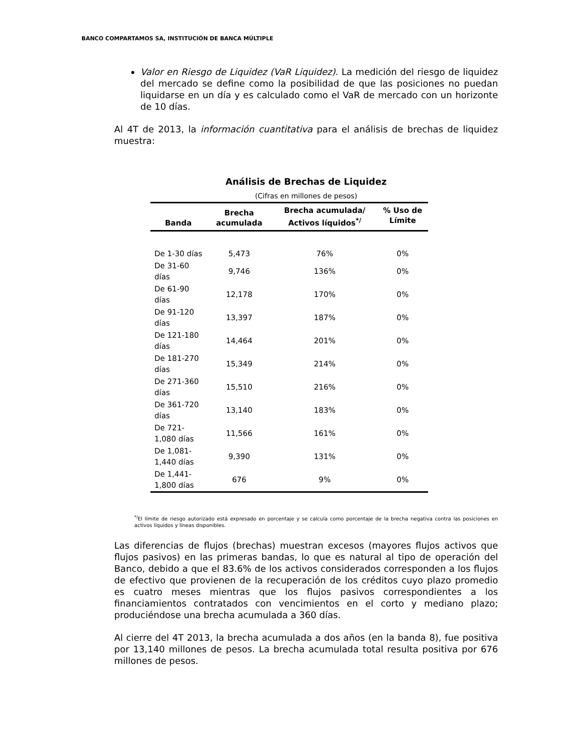BANCO COMPARTAMOS SA, INSTITUCIÓN DE BANCA MÚLTIPLE
Valor en Riesgo de Liquidez (VaR Liquidez). La medición del riesgo de liquidez del mercado se define como la posibilidad de que las posiciones no puedan liquidarse en un día y es calculado como el VaR de mercado con un horizonte de 10 días.
Al 4T de 2013, la información cuantitativa para el análisis de brechas de liquidez muestra:
Análisis de Brechas de Liquidez
(Cifras en millones de pesos)
| Banda | Brecha acumulada | Brecha acumulada/ Activos líquidos<sup>*/</sup> | % Uso de Límite |
| --- | --- | --- | --- |
| De 1-30 días | 5,473 | 76% | 0% |
| De 31-60 días | 9,746 | 136% | 0% |
| De 61-90 días | 12,178 | 170% | 0% |
| De 91-120 días | 13,397 | 187% | 0% |
| De 121-180 días | 14,464 | 201% | 0% |
| De 181-270 días | 15,349 | 214% | 0% |
| De 271-360 días | 15,510 | 216% | 0% |
| De 361-720 días | 13,140 | 183% | 0% |
| De 721-1,080 días | 11,566 | 161% | 0% |
| De 1,081-1,440 días | 9,390 | 131% | 0% |
| De 1,441-1,800 días | 676 | 9% | 0% |
<sup>*/</sup>El límite de riesgo autorizado está expresado en porcentaje y se calcula como porcentaje de la brecha negativa contra las posiciones en activos líquidos y líneas disponibles.
Las diferencias de flujos (brechas) muestran excesos (mayores flujos activos que flujos pasivos) en las primeras bandas, lo que es natural al tipo de operación del Banco, debido a que el 83.6% de los activos considerados corresponden a los flujos de efectivo que provienen de la recuperación de los créditos cuyo plazo promedio es cuatro meses mientras que los flujos pasivos correspondientes a los financiamientos contratados con vencimientos en el corto y mediano plazo; produciéndose una brecha acumulada a 360 días.
Al cierre del 4T 2013, la brecha acumulada a dos años (en la banda 8), fue positiva por 13,140 millones de pesos. La brecha acumulada total resulta positiva por 676 millones de pesos.